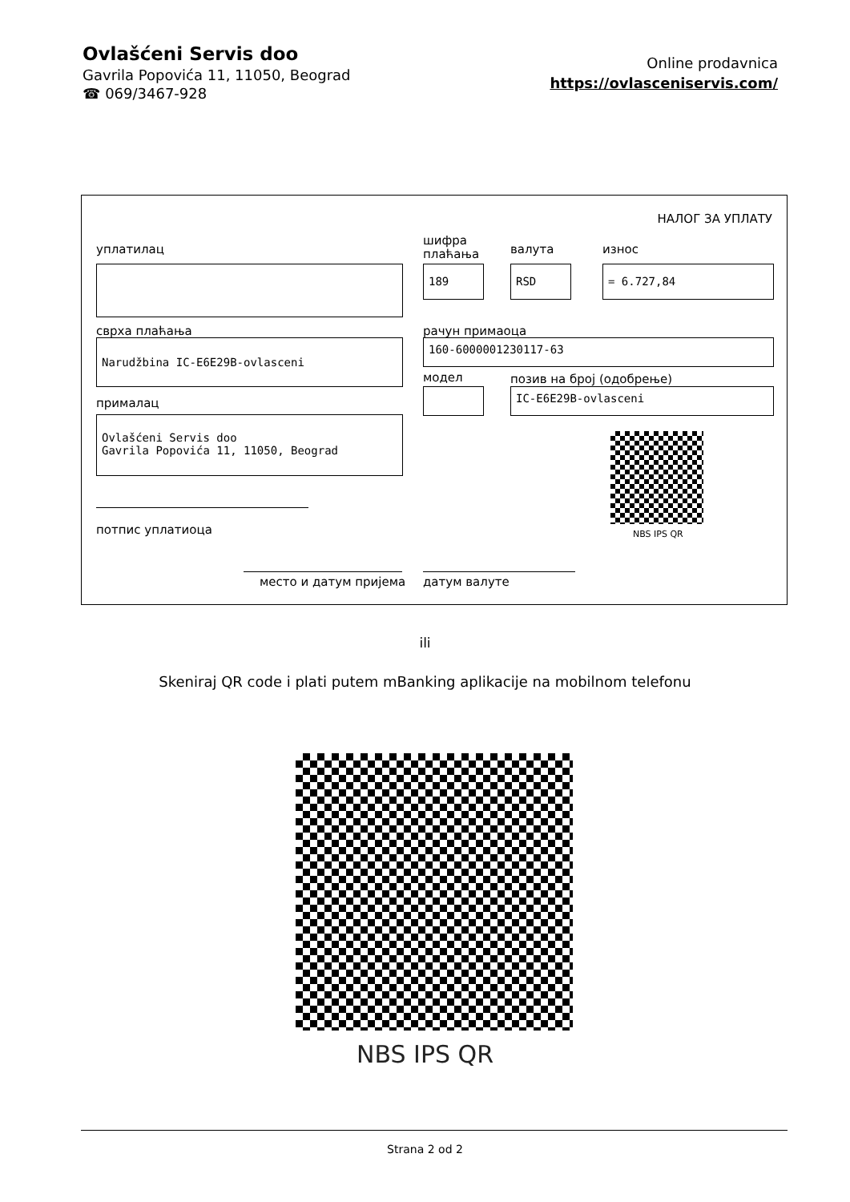Ovlašćeni Servis doo
Gavrila Popovića 11, 11050, Beograd
☎ 069/3467-928
Online prodavnica
https://ovlasceniservis.com/
НАЛОГ ЗА УПЛАТУ
уплатилац
шифра
плаћања
валута износ
189 RSD = 6.727,84
сврха плаћања рачун примаоца
Narudžbina IC-E6E29B-ovlasceni 160-6000001230117-63
модел позив на број (одобрење)
IC-E6E29B-ovlasceni
прималац
Ovlašćeni Servis doo
Gavrila Popovića 11, 11050, Beograd
NBS IPS QR
потпис уплатиоца
место и датум пријема датум валуте
ili
Skeniraj QR code i plati putem mBanking aplikacije na mobilnom telefonu
NBS IPS QR
Strana 2 od 2